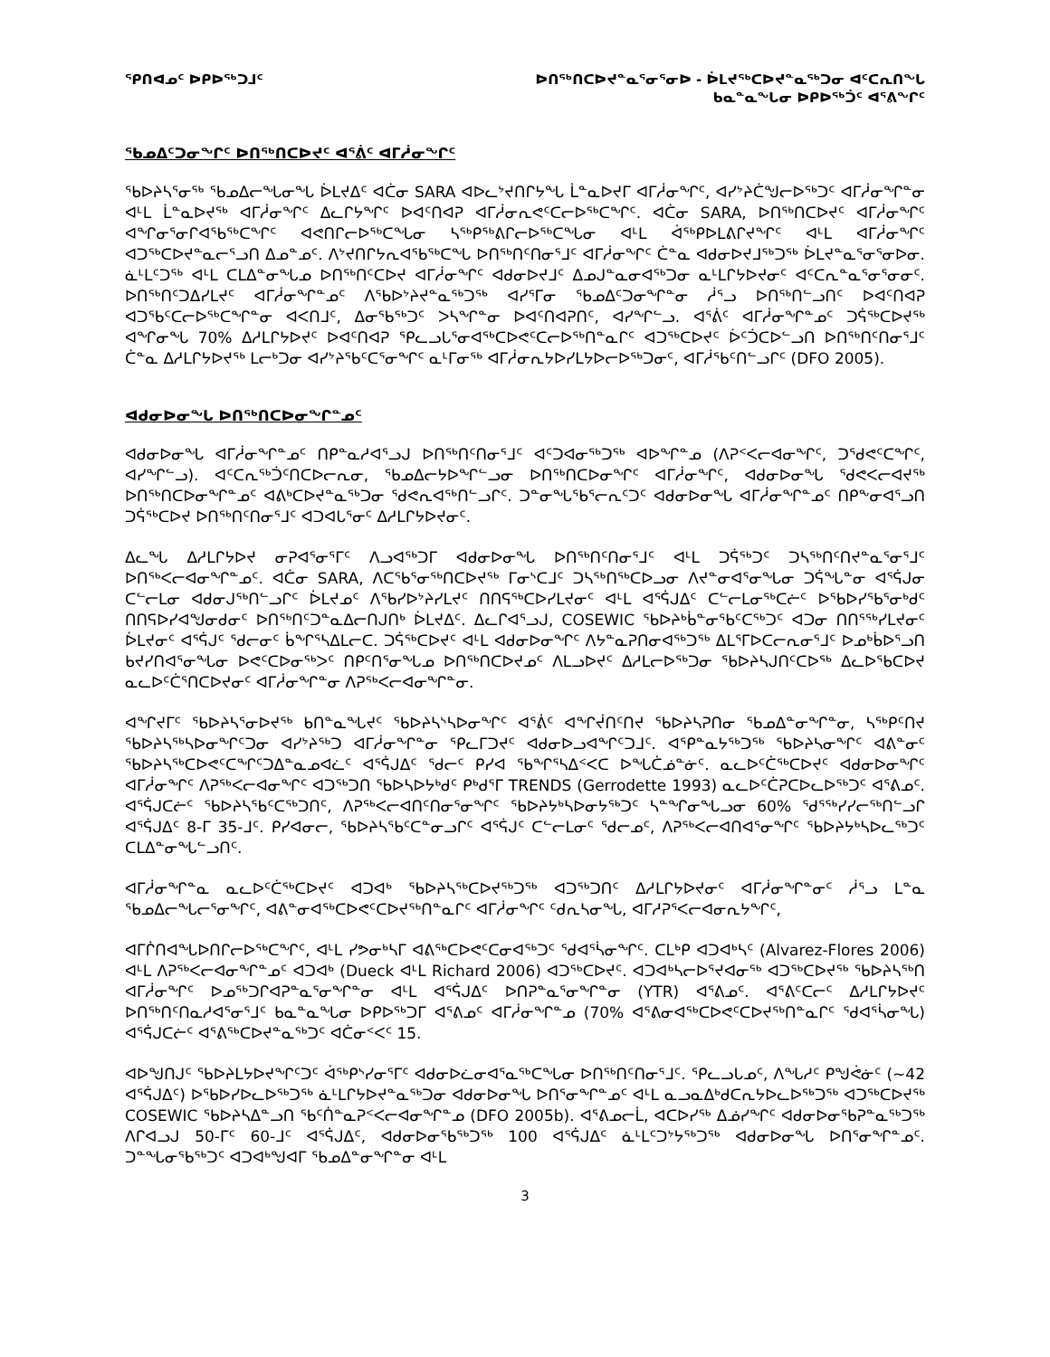ᕿᑎᐊᓄᑦ ᐅᑭᐅᖅᑐᒧᑦ ᐅᑎᖅᑎᑕᐅᔪᓐᓇᕐᓂᕐᓂᐅ - ᐆᒪᔪᖅᑕᐅᔪᓐᓇᖅᑐᓂ ᐊᑦᑕᕆᑎᖓ
ᑲᓇᓐᓇᖓᓂ ᐅᑭᐅᖅᑑᑦ ᐊᕐᕕᖏᑦ
ᖃᓄᐃᑦᑐᓂᖏᑦ ᐅᑎᖅᑎᑕᐅᔪᑦ ᐊᕐᕖᑦ ᐊᒥᓲᓂᖏᑦ
ᖃᐅᔨᓴᕐᓂᖅ ᖃᓄᐃᓕᖓᓂᖓ ᐆᒪᔪᐃᑦ ᐊᑖᓂ SARA ᐊᐅᓚᔾᔪᑎᒋᔭᖓ ᒫᓐᓇᐅᔪᒥ ᐊᒥᓲᓂᖏᑦ, ᐊᓯᔾᔨᑖᖑᓕᐅᖅᑐᑦ ᐊᒥᓲᓂᖏᓐᓂ ᐊᒻᒪ ᒫᓐᓇᐅᔪᖅ ᐊᒥᓲᓂᖏᑦ ᐃᓚᒋᔭᖏᑦ ᐅᐊᑦᑎᐊᕈ ᐊᒥᓲᓂᕆᕙᑦᑕᓕᐅᖅᑕᖏᑦ. ᐊᑖᓂ SARA, ᐅᑎᖅᑎᑕᐅᔪᑦ ᐊᒥᓲᓂᖏᑦ ᐊᖏᓂᕐᓂᒋᐊᖃᖅᑕᖏᑦ ᐊᕙᑎᒋᓕᐅᖅᑕᖓᓂ ᓴᖅᑭᖅᕕᒋᓕᐅᖅᑕᖓᓂ ᐊᒻᒪ ᐋᖅᑭᐅᒪᕕᒋᔪᖏᑦ ᐊᒻᒪ ᐊᒥᓲᓂᖏᑦ ᐊᑐᖅᑕᐅᔪᓐᓇᓕᕐᓗᑎ ᐃᓄᓐᓄᑦ. ᐱᔾᔪᑎᒋᔭᕆᐊᖃᖅᑕᖓ ᐅᑎᖅᑎᑦᑎᓂᕐᒧᑦ ᐊᒥᓲᓂᖏᑦ ᑖᓐᓇ ᐊᑯᓂᐅᔪᒧᖅᑐᖅ ᐆᒪᔪᓐᓇᕐᓂᕐᓂᐅᓂ. ᓈᒻᒪᑦᑐᖅ ᐊᒻᒪ ᑕᒪᐃᓐᓂᖓᓄ ᐅᑎᖅᑎᑦᑕᐅᔪ ᐊᒥᓲᓂᖏᑦ ᐊᑯᓂᐅᔪᒧᑦ ᐃᓄᒍᓐᓇᓂᐊᖅᑐᓂ ᓇᒻᒪᒋᔭᐅᔪᓂᑦ ᐊᑦᑕᕆᓐᓇᕐᓂᕐᓂᓂᑦ. ᐅᑎᖅᑎᑦᑐᐃᓯᒪᔪᑦ ᐊᒥᓲᓂᖏᓐᓄᑦ ᐱᖃᐅᔾᔨᔪᓐᓇᖅᑐᖅ ᐊᓯᕐᒥᓂ ᖃᓄᐃᑦᑐᓂᖏᓐᓂ ᓲᕐᓗ ᐅᑎᖅᑎᓪᓗᑎᑦ ᐅᐊᑦᑎᐊᕈ ᐊᑐᖃᑦᑕᓕᐅᖅᑕᖏᓐᓂ ᐊᐸᑎᒧᑦ, ᐃᓂᖃᖅᑐᑦ ᐳᓴᖏᓐᓂ ᐅᐊᑦᑎᐊᕈᑎᑦ, ᐊᓯᖏᓪᓗ. ᐊᕐᕖᑦ ᐊᒥᓲᓂᖏᓐᓄᑦ ᑐᕌᖅᑕᐅᔪᖅ ᐊᖏᓂᖓ 70% ᐃᓱᒪᒋᔭᐅᔪᑦ ᐅᐊᑦᑎᐊᕈ ᕿᓚᓗᒐᕐᓂᐊᖅᑕᐅᕙᑦᑕᓕᐅᖅᑎᓐᓇᒋᑦ ᐊᑐᖅᑕᐅᔪᑦ ᐆᑦᑑᑕᐅᓪᓗᑎ ᐅᑎᖅᑎᑦᑎᓂᕐᒧᑦ ᑖᓐᓇ ᐃᓱᒪᒋᔭᐅᔪᖅ ᒪᓕᒃᑐᓂ ᐊᓯᔾᔨᖃᑦᑕᕐᓂᖏᑦ ᓇᒻᒥᓂᖅ ᐊᒥᓲᓂᕆᔭᐅᓯᒪᔭᐅᓕᐅᖅᑐᓂᑦ, ᐊᒥᓲᖃᑦᑎᓪᓗᒋᑦ (DFO 2005).
ᐊᑯᓂᐅᓂᖓ ᐅᑎᖅᑎᑕᐅᓂᖏᓐᓄᑦ
ᐊᑯᓂᐅᓂᖓ ᐊᒥᓲᓂᖏᓐᓄᑦ ᑎᑭᓐᓇᓱᐊᕐᓗᒍ ᐅᑎᖅᑎᑦᑎᓂᕐᒧᑦ ᐊᑦᑐᐊᓂᖅᑐᖅ ᐊᐅᖏᓐᓄ (ᐱᕈᑉᐸᓕᐊᓂᖏᑦ, ᑐᖁᕙᑦᑕᖏᑦ, ᐊᓯᖏᓪᓗ). ᐊᑦᑕᕆᖅᑑᑦᑎᑕᐅᓕᕆᓂ, ᖃᓄᐃᓕᔭᐅᖏᓪᓗᓂ ᐅᑎᖅᑎᑕᐅᓂᖏᑦ ᐊᒥᓲᓂᖏᑦ, ᐊᑯᓂᐅᓂᖓ ᖁᕙᐸᓕᐊᔪᖅ ᐅᑎᖅᑎᑕᐅᓂᖏᓐᓄᑦ ᐊᕕᒃᑕᐅᔪᓐᓇᖅᑐᓂ ᖁᕙᕆᐊᖅᑎᓪᓗᒋᑦ. ᑐᓐᓂᖓᖃᕐᓕᕆᑦᑐᑦ ᐊᑯᓂᐅᓂᖓ ᐊᒥᓲᓂᖏᓐᓄᑦ ᑎᑭᖕᓂᐊᕐᓗᑎ ᑐᕌᖅᑕᐅᔪ ᐅᑎᖅᑎᑦᑎᓂᕐᒧᑦ ᐊᑐᐊᒐᕐᓂᑦ ᐃᓱᒪᒋᔭᐅᔪᓂᑦ.
ᐃᓚᖓ ᐃᓱᒪᒋᔭᐅᔪ ᓂᕈᐊᕐᓂᕐᒥᑦ ᐱᓗᐊᖅᑐᒥ ᐊᑯᓂᐅᓂᖓ ᐅᑎᖅᑎᑦᑎᓂᕐᒧᑦ ᐊᒻᒪ ᑐᕌᖅᑐᑦ ᑐᓴᖅᑎᑦᑎᔪᓐᓇᕐᓂᕐᒧᑦ ᐅᑎᖅᐸᓕᐊᓂᖏᓐᓄᑦ. ᐊᑖᓂ SARA, ᐱᑕᖃᕐᓂᖅᑎᑕᐅᔪᖅ ᒥᓂᔅᑕᒧᑦ ᑐᓴᖅᑎᖅᑕᐅᓗᓂ ᐱᔪᓐᓂᐊᕐᓂᖓᓂ ᑐᕌᖓᓐᓂ ᐊᕐᕌᒍᓂ ᑕᓪᓕᒪᓂ ᐊᑯᓂᒍᖅᑎᓪᓗᒋᑦ ᐆᒪᔪᓄᑦ ᐱᖃᓯᐅᔾᔨᓯᒪᔪᑦ ᑎᑎᕋᖅᑕᐅᓯᒪᔪᓂᑦ ᐊᒻᒪ ᐊᕐᕌᒍᐃᑦ ᑕᓪᓕᒪᓂᖅᑕᓖᑦ ᐅᖃᐅᓯᖃᕐᓂᒃᑯᑦ ᑎᑎᕋᐅᓯᐊᖑᓂᑯᓂᑦ ᐅᑎᖅᑎᑦᑐᓐᓇᐃᓕᑎᒍᑎᒃ ᐆᒪᔪᐃᑦ. ᐃᓚᒋᐊᕐᓗᒍ, COSEWIC ᖃᐅᔨᒃᑳᓐᓂᖃᑦᑕᖅᑐᑦ ᐊᑐᓂ ᑎᑎᕐᖅᓯᒪᔪᓂᑦ ᐆᒪᔪᓂᑦ ᐊᕐᕌᒍᑦ ᖁᓕᓂᑦ ᑳᖏᕐᓴᐃᒪᓕᑕ. ᑐᕌᖅᑕᐅᔪᑦ ᐊᒻᒪ ᐊᑯᓂᐅᓂᖏᑦ ᐱᔭᓐᓇᕈᑎᓂᐊᖅᑐᖅ ᐃᒪᕐᒥᐅᑕᓕᕆᓂᕐᒧᑦ ᐅᓄᒃᑳᐅᕐᓗᑎ ᑲᔪᓯᑎᐊᕐᓂᖓᓂ ᐅᕙᑦᑕᐅᓂᖅᐳᑦ ᑎᑭᑦᑎᕐᓂᖓᓄ ᐅᑎᖅᑎᑕᐅᔪᓄᑦ ᐱᒪᓗᐅᔪᑦ ᐃᓱᒪᓕᐅᖅᑐᓂ ᖃᐅᔨᓴᒍᑎᑦᑕᐅᖅ ᐃᓚᐅᖃᑕᐅᔪ ᓇᓚᐅᑦᑖᕐᑎᑕᐅᔪᓂᑦ ᐊᒥᓲᓂᖏᓐᓂ ᐱᕈᖅᐸᓕᐊᓂᖏᓐᓂ.
ᐊᖏᔪᒥᑦ ᖃᐅᔨᓴᕐᓂᐅᔪᖅ ᑲᑎᓐᓇᖓᔪᑦ ᖃᐅᔨᓴᔅᓴᐅᓂᖏᑦ ᐊᕐᕖᑦ ᐊᖏᔫᑎᑦᑎᔪ ᖃᐅᔨᓴᕈᑎᓂ ᖃᓄᐃᓐᓂᖏᓐᓂ, ᓴᖅᑭᑦᑎᔪ ᖃᐅᔨᓴᖅᓴᐅᓂᖏᑦᑐᓂ ᐊᓯᔾᔨᖅᑐ ᐊᒥᓲᓂᖏᓐᓂ ᕿᓚᒥᑐᔪᑦ ᐊᑯᓂᐅᓗᐊᖏᑦᑐᒧᑦ. ᐊᕿᓐᓇᔭᖅᑐᖅ ᖃᐅᔨᓴᓂᖏᑦ ᐊᕕᓐᓂᑦ ᖃᐅᔨᓴᖅᑕᐅᕙᑦᑕᖏᑦᑐᐃᓐᓇᓄᐊᓛᑦ ᐊᕐᕌᒍᐃᑦ ᖁᓕᑦ ᑭᓯᐊ ᖃᖏᕐᓴᐃᑉᐸᑕ ᐅᖓᑖᓅᓐᓃᑦ. ᓇᓚᐅᑦᑖᖅᑕᐅᔪᑦ ᐊᑯᓂᐅᓂᖏᑦ ᐊᒥᓲᓂᖏᑦ ᐱᕈᖅᐸᓕᐊᓂᖏᑦ ᐊᑐᖅᑐᑎ ᖃᐅᓴᐅᔭᒃᑯᑦ ᑭᒃᑯᕐᒥ TRENDS (Gerrodette 1993) ᓇᓚᐅᑦᑖᕈᑕᐅᓚᐅᖅᑐᑦ ᐊᕐᕕᓄᑦ. ᐊᕐᕌᒍᑕᓖᑦ ᖃᐅᔨᓴᖃᑦᑕᖅᑐᑎᑦ, ᐱᕈᖅᐸᓕᐊᑎᑦᑎᓂᕐᓂᖏᑦ ᖃᐅᔨᔭᒃᓴᐅᓂᔭᖅᑐᑦ ᓴᓐᖏᓂᖓᓗᓂ 60% ᖁᕐᖅᓯᓯᓕᖅᑎᓪᓗᒋ ᐊᕐᕌᒍᐃᑦ 8-ᒥ 35-ᒧᑦ. ᑭᓯᐊᓂᓕ, ᖃᐅᔨᓴᖃᑦᑕᓐᓂᓗᒋᑦ ᐊᕐᕌᒍᑦ ᑕᓪᓕᒪᓂᑦ ᖁᓕᓄᑦ, ᐱᕈᖅᐸᓕᐊᑎᐊᕐᓂᖏᑦ ᖃᐅᔨᔭᒃᓴᐅᓚᖅᑐᑦ ᑕᒪᐃᓐᓂᖓᓪᓗᑎᑦ.
ᐊᒥᓲᓂᖏᓐᓇ ᓇᓚᐅᑦᑖᖅᑕᐅᔪᑦ ᐊᑐᐊᒃ ᖃᐅᔨᓴᖅᑕᐅᔪᖅᑐᖅ ᐊᑐᖅᑐᑎᑦ ᐃᓱᒪᒋᔭᐅᔪᓂᑦ ᐊᒥᓲᓂᖏᓐᓂᑦ ᓲᕐᓗ ᒪᓐᓇ ᖃᓄᐃᓕᖓᓕᕐᓂᖏᑦ, ᐊᕕᓐᓂᐊᖅᑕᐅᕙᑦᑕᐅᔪᖅᑎᓐᓇᒋᑦ ᐊᒥᓲᓂᖏᑦ ᑦᑯᕆᓴᓂᖓ, ᐊᒥᓱᕈᕐᐸᓕᐊᓂᕆᔭᖏᑦ,
ᐊᒥᒌᑎᐊᖓᐅᑎᒋᓕᐅᖅᑕᖏᑦ, ᐊᒻᒪ ᓯᕗᓂᒃᓴᒥ ᐊᕕᖅᑕᐅᕙᑦᑕᓂᐊᖅᑐᑦ ᖁᐊᕐᓵᓂᖏᑦ. ᑕᒪᒃᑭ ᐊᑐᐊᒃᓴᑦ (Alvarez-Flores 2006) ᐊᒻᒪ ᐱᕈᖅᐸᓕᐊᓂᖏᓐᓄᑦ ᐊᑐᐊᒃ (Dueck ᐊᒻᒪ Richard 2006) ᐊᑐᖅᑕᐅᔪᑦ. ᐊᑐᐊᒃᓴᓕᐅᕐᔪᐊᓂᖅ ᐊᑐᖅᑕᐅᔪᖅ ᖃᐅᔨᓴᖅᑎ ᐊᒥᓲᓂᖏᑦ ᐅᓄᖅᑐᒋᐊᕈᓐᓇᕐᓂᖏᓐᓂ ᐊᒻᒪ ᐊᕐᕌᒍᐃᑦ ᐅᑎᕈᓐᓇᕐᓂᖏᓐᓂ (YTR) ᐊᕐᕕᓄᑦ. ᐊᕐᕕᑦᑕᓕᑦ ᐃᓱᒪᒋᔭᐅᔪᑦ ᐅᑎᖅᑎᑦᑎᓇᓱᐊᕐᓂᕐᒧᑦ ᑲᓇᓐᓇᖓᓂ ᐅᑭᐅᖅᑐᒥ ᐊᕐᕕᓄᑦ ᐊᒥᓲᓂᖏᓐᓄ (70% ᐊᕐᕕᓂᐊᖅᑕᐅᕙᑦᑕᐅᔪᖅᑎᓐᓇᒋᑦ ᖁᐊᕐᓵᓂᖓ) ᐊᕐᕌᒍᑕᓖᑦ ᐊᕐᕕᖅᑕᐅᔪᓐᓇᖅᑐᑦ ᐊᑖᓂᑉᐸᑦ 15.
ᐊᐅᖑᑎᒍᑦ ᖃᐅᔨᒪᔭᐅᔪᖏᑦᑐᑦ ᐋᖅᑭᔅᓯᓂᕐᒥᑦ ᐊᑯᓂᐅᓛᓂᐊᕐᓇᖅᑕᖓᓂ ᐅᑎᖅᑎᑦᑎᓂᕐᒧᑦ. ᕿᓚᓗᒐᓄᑦ, ᐱᖓᓱᑦ ᑭᖑᕚᓃᑦ (~42 ᐊᕐᕌᒍᐃᑦ) ᐅᖃᐅᓯᐅᓚᐅᖅᑐᖅ ᓈᒻᒪᒋᔭᐅᔪᓐᓇᖅᑐᓂ ᐊᑯᓂᐅᓂᖓ ᐅᑎᕐᓂᖏᓐᓄᑦ ᐊᒻᒪ ᓇᓗᓇᐃᒃᑯᑕᕆᔭᐅᓚᐅᖅᑐᖅ ᐊᑐᖅᑕᐅᔪᖅ COSEWIC ᖃᐅᔨᓴᐃᓐᓗᑎ ᖃᑦᑏᓐᓇᕈᑉᐸᓕᐊᓂᖏᓐᓄ (DFO 2005b). ᐊᕐᕕᓄᓕᒫ, ᐊᑕᐅᓯᖅ ᐃᓅᓯᖏᑦ ᐊᑯᓂᐅᓂᖃᕈᓐᓇᖅᑐᖅ ᐱᒋᐊᓗᒍ 50-ᒥᑦ 60-ᒧᑦ ᐊᕐᕌᒍᐃᑦ, ᐊᑯᓂᐅᓂᖃᖅᑐᖅ 100 ᐊᕐᕌᒍᐃᑦ ᓈᒻᒪᑦᑐᔾᔭᖅᑐᖅ ᐊᑯᓂᐅᓂᖓ ᐅᑎᕐᓂᖏᓐᓄᑦ. ᑐᓐᖓᓂᖃᖅᑐᑦ ᐊᑐᐊᒃᖑᐊᒥ ᖃᓄᐃᓐᓂᖏᓐᓂ ᐊᒻᒪ
3